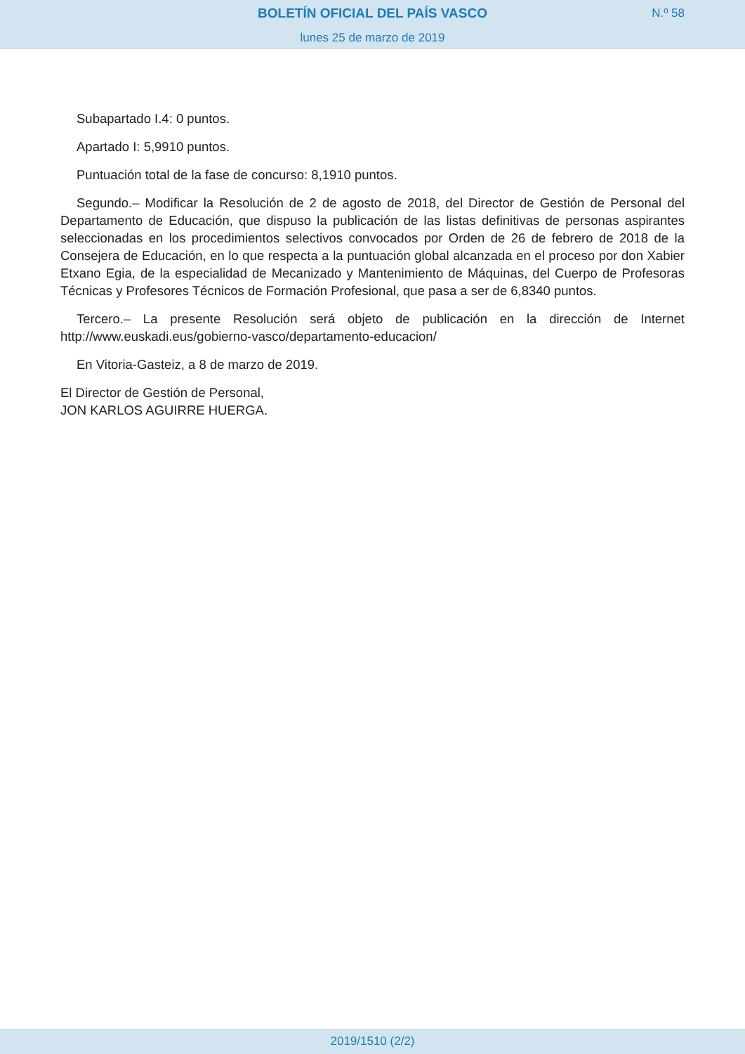BOLETÍN OFICIAL DEL PAÍS VASCO
N.º 58
lunes 25 de marzo de 2019
Subapartado I.4: 0 puntos.
Apartado I: 5,9910 puntos.
Puntuación total de la fase de concurso: 8,1910 puntos.
Segundo.– Modificar la Resolución de 2 de agosto de 2018, del Director de Gestión de Personal del Departamento de Educación, que dispuso la publicación de las listas definitivas de personas aspirantes seleccionadas en los procedimientos selectivos convocados por Orden de 26 de febrero de 2018 de la Consejera de Educación, en lo que respecta a la puntuación global alcanzada en el proceso por don Xabier Etxano Egia, de la especialidad de Mecanizado y Mantenimiento de Máquinas, del Cuerpo de Profesoras Técnicas y Profesores Técnicos de Formación Profesional, que pasa a ser de 6,8340 puntos.
Tercero.– La presente Resolución será objeto de publicación en la dirección de Internet http://www.euskadi.eus/gobierno-vasco/departamento-educacion/
En Vitoria-Gasteiz, a 8 de marzo de 2019.
El Director de Gestión de Personal,
JON KARLOS AGUIRRE HUERGA.
2019/1510 (2/2)